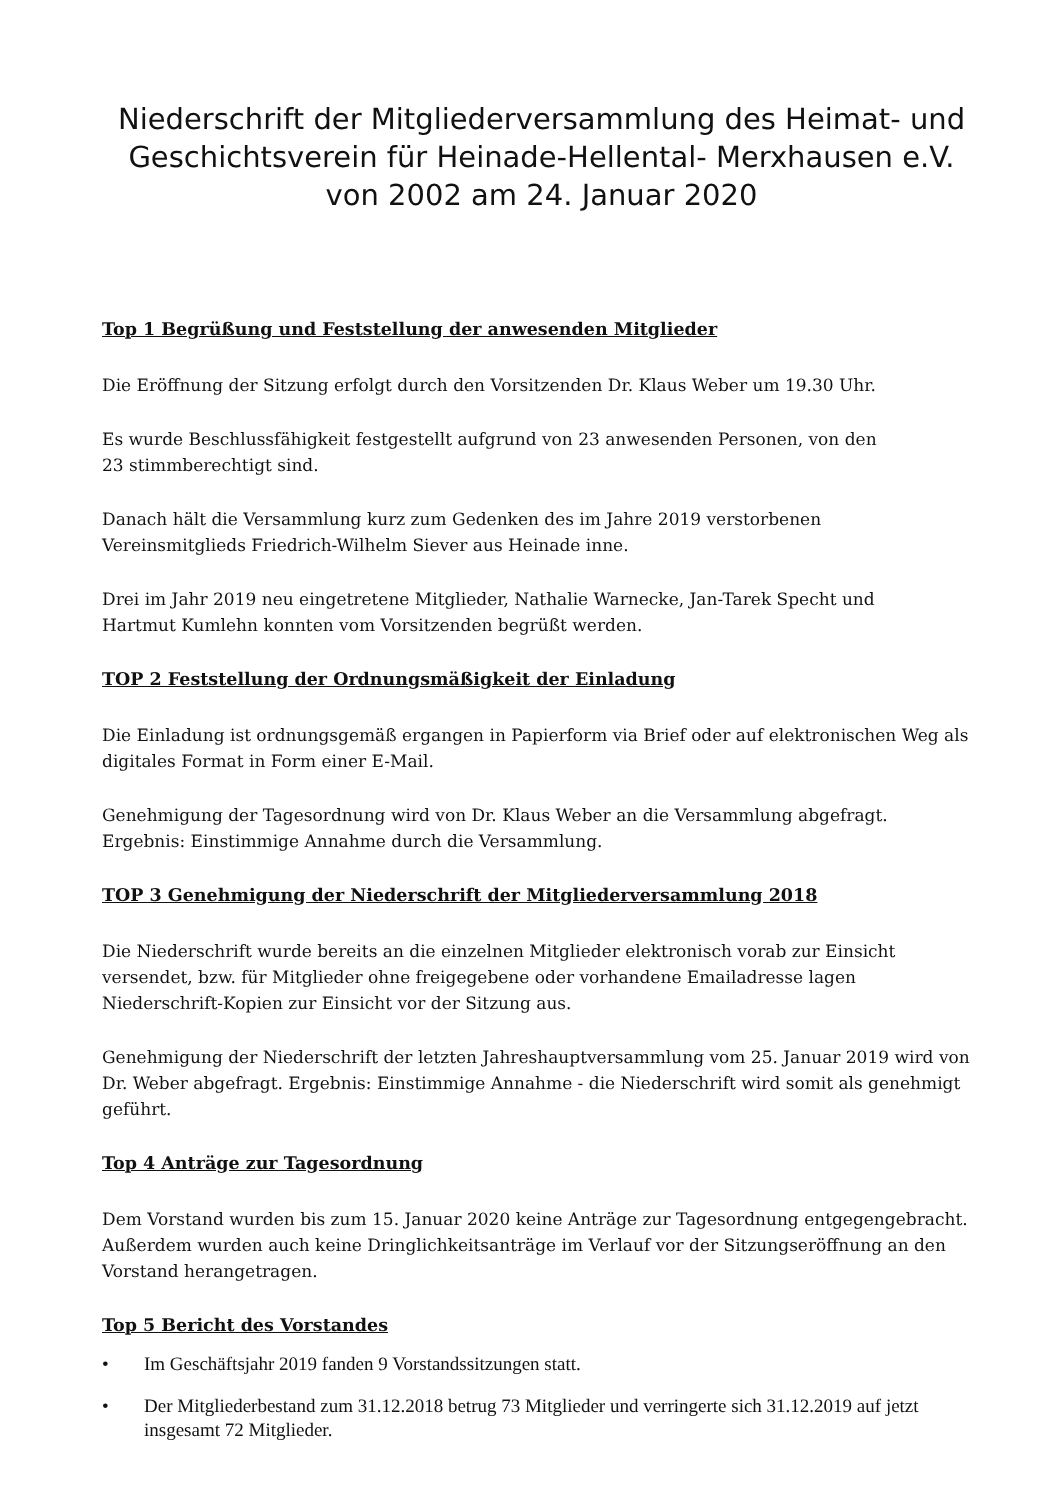Niederschrift der Mitgliederversammlung des Heimat- und Geschichtsverein für Heinade-Hellental- Merxhausen e.V. von 2002 am 24. Januar 2020
Top 1 Begrüßung und Feststellung der anwesenden Mitglieder
Die Eröffnung der Sitzung erfolgt durch den Vorsitzenden Dr. Klaus Weber um 19.30 Uhr.
Es wurde Beschlussfähigkeit festgestellt aufgrund von 23 anwesenden Personen, von den
23 stimmberechtigt sind.
Danach hält die Versammlung kurz zum Gedenken des im Jahre 2019 verstorbenen
Vereinsmitglieds Friedrich-Wilhelm Siever aus Heinade inne.
Drei im Jahr 2019 neu eingetretene Mitglieder, Nathalie Warnecke, Jan-Tarek Specht und
Hartmut Kumlehn konnten vom Vorsitzenden begrüßt werden.
TOP 2 Feststellung der Ordnungsmäßigkeit der Einladung
Die Einladung ist ordnungsgemäß ergangen in Papierform via Brief oder auf elektronischen Weg als digitales Format in Form einer E-Mail.
Genehmigung der Tagesordnung wird von Dr. Klaus Weber an die Versammlung abgefragt.
Ergebnis: Einstimmige Annahme durch die Versammlung.
TOP 3 Genehmigung der Niederschrift der Mitgliederversammlung 2018
Die Niederschrift wurde bereits an die einzelnen Mitglieder elektronisch vorab zur Einsicht versendet, bzw. für Mitglieder ohne freigegebene oder vorhandene Emailadresse lagen Niederschrift-Kopien zur Einsicht vor der Sitzung aus.
Genehmigung der Niederschrift der letzten Jahreshauptversammlung vom 25. Januar 2019 wird von Dr. Weber abgefragt. Ergebnis: Einstimmige Annahme - die Niederschrift wird somit als genehmigt geführt.
Top 4 Anträge zur Tagesordnung
Dem Vorstand wurden bis zum 15. Januar 2020 keine Anträge zur Tagesordnung entgegengebracht. Außerdem wurden auch keine Dringlichkeitsanträge im Verlauf vor der Sitzungseröffnung an den Vorstand herangetragen.
Top 5 Bericht des Vorstandes
• Im Geschäftsjahr 2019 fanden 9 Vorstandssitzungen statt.
• Der Mitgliederbestand zum 31.12.2018 betrug 73 Mitglieder und verringerte sich 31.12.2019 auf jetzt insgesamt 72 Mitglieder.